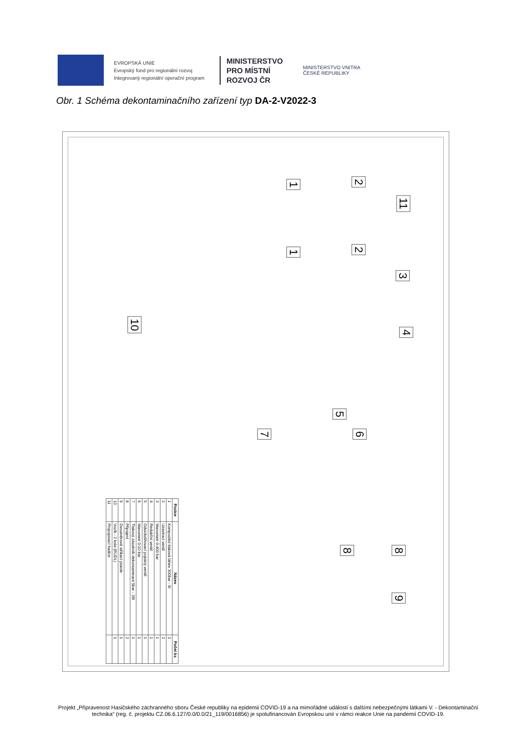EVROPSKÁ UNIE
Evropský fond pro regionální rozvoj
Integrovaný regionální operační program
MINISTERSTVO
PRO MÍSTNÍ
ROZVOJ ČR
MINISTERSTVO VNITRA
ČESKÉ REPUBLIKY
Obr. 1 Schéma dekontaminačního zařízení typ DA-2-V2022-3
1
1
2
2
3
4
5
6 7
8 8
9
10
11
| Pozice | Název | Počet ks |
| --- | --- | --- |
| 1 | Kompozitní tlaková láhev 300bar - 9l | 2 |
| 2 | Uzavírací ventil | 2 |
| 3 | Manometr 0-400 bar | 1 |
| 4 | Redukční ventil | 1 |
| 5 | Odvzdušňovací pojistný ventil | 1 |
| 6 | Manometr 0-10 bar | 1 |
| 7 | Tlakový zásobník dekontaminant 5bar - 39l | 1 |
| 8 | Připojení | 2 |
| 9 | Dvouměrová stříkací pistole | 1 |
| 10 | Vozík - 2 kola (RUDL) | 1 |
| 11 | Propojovací hadice | |
Projekt „Připravenost Hasičského záchranného sboru České republiky na epidemii COVID-19 a na mimořádné události s dalšími nebezpečnými látkami V. - Dekontaminační technika“ (reg. č. projektu CZ.06.6.127/0.0/0.0/21_119/0016856) je spolufinancován Evropskou unií v rámci reakce Unie na pandemii COVID-19.